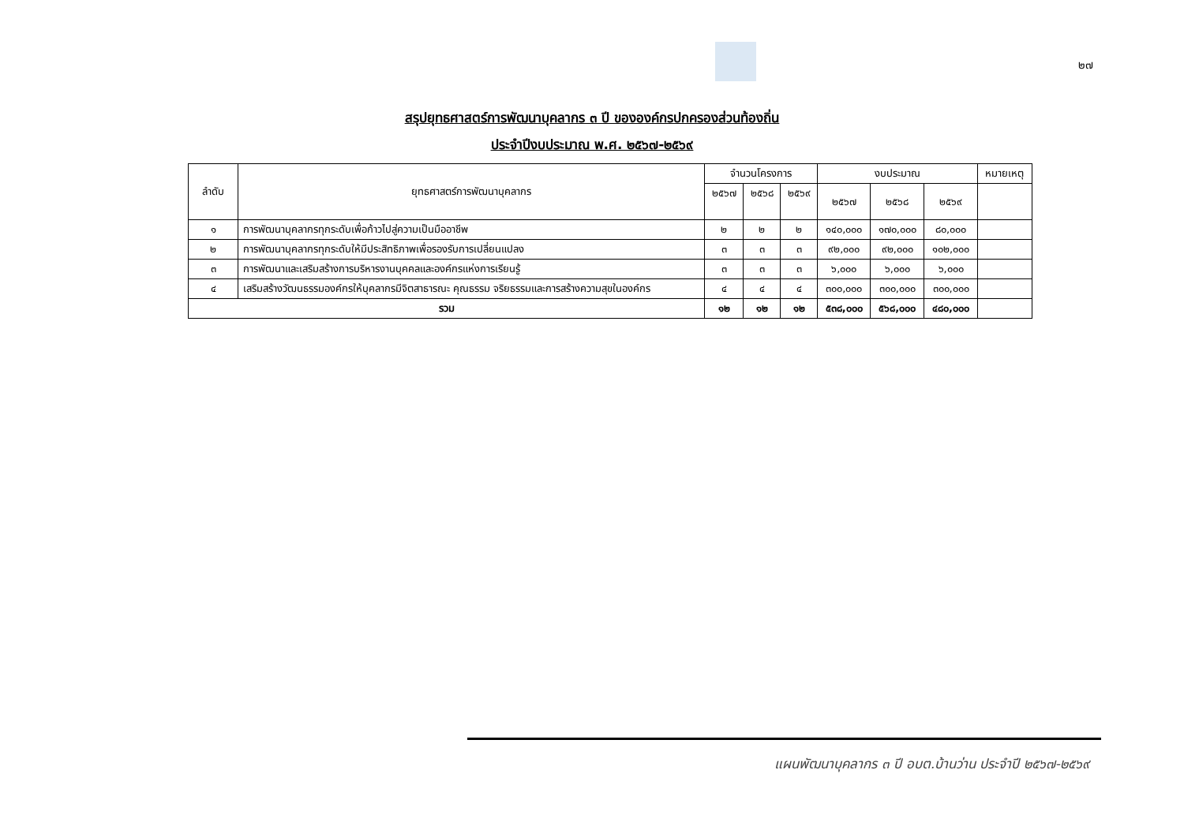๒๗
สรุปยุทธศาสตร์การพัฒนาบุคลากร ๓ ปี ขององค์กรปกครองส่วนท้องถิ่น
ประจำปีงบประมาณ พ.ศ. ๒๕๖๗-๒๕๖๙
| ลำดับ | ยุทธศาสตร์การพัฒนาบุคลากร | จำนวนโครงการ | | | งบประมาณ | | | หมายเหตุ |
| --- | --- | --- | --- | --- | --- | --- | --- | --- |
| | | ๒๕๖๗ | ๒๕๖๘ | ๒๕๖๙ | ๒๕๖๗ | ๒๕๖๘ | ๒๕๖๙ | |
| ๑ | การพัฒนาบุคลากรทุกระดับเพื่อก้าวไปสู่ความเป็นมืออาชีพ | ๒ | ๒ | ๒ | ๑๔๐,๐๐๐ | ๑๗๐,๐๐๐ | ๘๐,๐๐๐ | |
| ๒ | การพัฒนาบุคลากรทุกระดับให้มีประสิทธิภาพเพื่อรองรับการเปลี่ยนแปลง | ๓ | ๓ | ๓ | ๙๒,๐๐๐ | ๙๒,๐๐๐ | ๑๐๒,๐๐๐ | |
| ๓ | การพัฒนาและเสริมสร้างการบริหารงานบุคคลและองค์กรแห่งการเรียนรู้ | ๓ | ๓ | ๓ | ๖,๐๐๐ | ๖,๐๐๐ | ๖,๐๐๐ | |
| ๔ | เสริมสร้างวัฒนธรรมองค์กรให้บุคลากรมีจิตสาธารณะ คุณธรรม จริยธรรมและการสร้างความสุขในองค์กร | ๔ | ๔ | ๔ | ๓๐๐,๐๐๐ | ๓๐๐,๐๐๐ | ๓๐๐,๐๐๐ | |
| รวม | | ๑๒ | ๑๒ | ๑๒ | ๕๓๘,๐๐๐ | ๕๖๘,๐๐๐ | ๔๘๐,๐๐๐ | |
แผนพัฒนาบุคลากร ๓ ปี อบต.บ้านว่าน ประจำปี ๒๕๖๗-๒๕๖๙